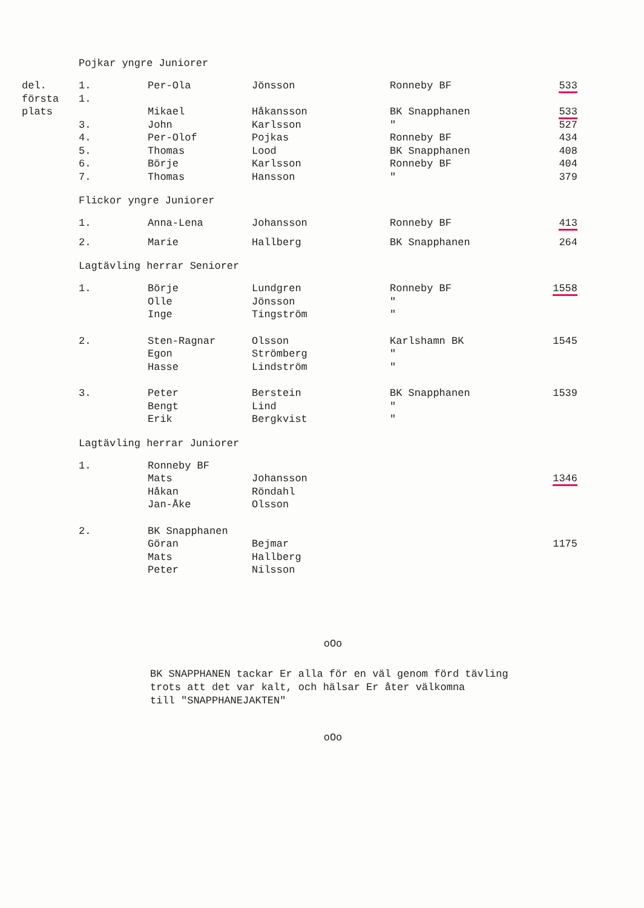Pojkar yngre Juniorer
| del. | 1. | Per-Ola | Jönsson | Ronneby BF | 533 |
| första | 1. | | | | |
| plats | | Mikael | Håkansson | BK Snapphanen | 533 |
| | 3. | John | Karlsson | " | 527 |
| | 4. | Per-Olof | Pojkas | Ronneby BF | 434 |
| | 5. | Thomas | Lood | BK Snapphanen | 408 |
| | 6. | Börje | Karlsson | Ronneby BF | 404 |
| | 7. | Thomas | Hansson | " | 379 |
Flickor yngre Juniorer
| | 1. | Anna-Lena | Johansson | Ronneby BF | 413 |
| | 2. | Marie | Hallberg | BK Snapphanen | 264 |
Lagtävling herrar Seniorer
| | 1. | Börje | Lundgren | Ronneby BF | 1558 |
| | | Olle | Jönsson | " | |
| | | Inge | Tingström | " | |
| | 2. | Sten-Ragnar | Olsson | Karlshamn BK | 1545 |
| | | Egon | Strömberg | " | |
| | | Hasse | Lindström | " | |
| | 3. | Peter | Berstein | BK Snapphanen | 1539 |
| | | Bengt | Lind | " | |
| | | Erik | Bergkvist | " | |
Lagtävling herrar Juniorer
| | 1. | Ronneby BF | | | |
| | | Mats | Johansson | | 1346 |
| | | Håkan | Röndahl | | |
| | | Jan-Åke | Olsson | | |
| | 2. | BK Snapphanen | | | |
| | | Göran | Bejmar | | 1175 |
| | | Mats | Hallberg | | |
| | | Peter | Nilsson | | |
oOo
BK SNAPPHANEN tackar Er alla för en väl genom förd tävling
trots att det var kalt, och hälsar Er åter välkomna
till "SNAPPHANEJAKTEN"
oOo